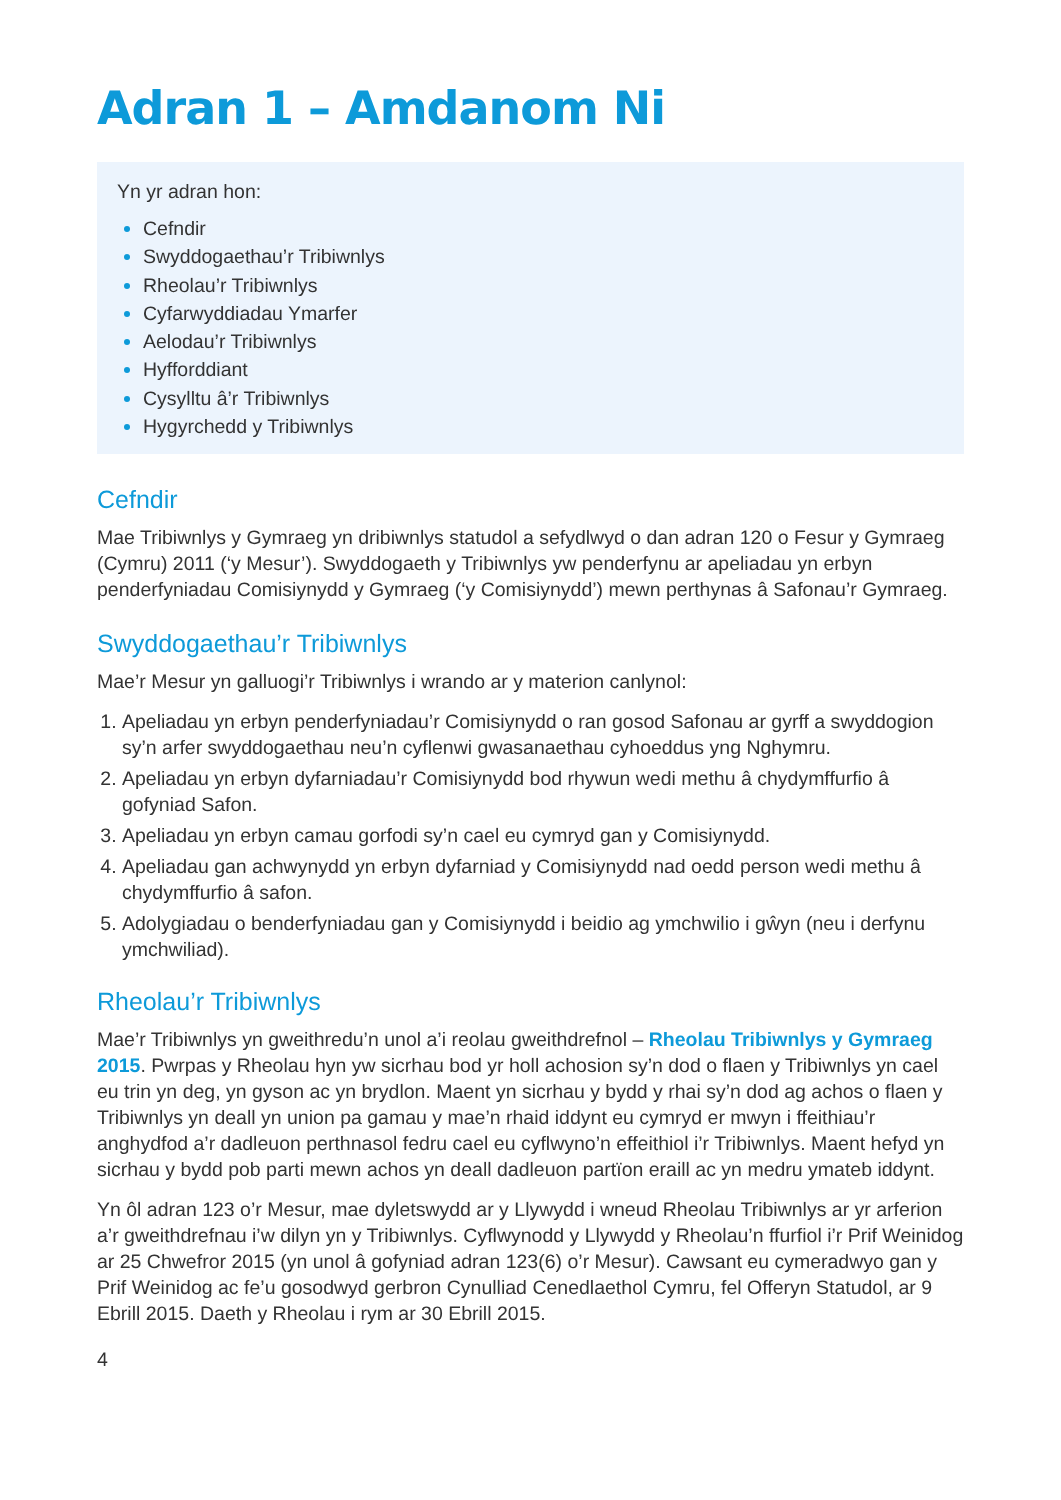Adran 1 – Amdanom Ni
Yn yr adran hon:
Cefndir
Swyddogaethau’r Tribiwnlys
Rheolau’r Tribiwnlys
Cyfarwyddiadau Ymarfer
Aelodau’r Tribiwnlys
Hyfforddiant
Cysylltu â’r Tribiwnlys
Hygyrchedd y Tribiwnlys
Cefndir
Mae Tribiwnlys y Gymraeg yn dribiwnlys statudol a sefydlwyd o dan adran 120 o Fesur y Gymraeg (Cymru) 2011 (‘y Mesur’). Swyddogaeth y Tribiwnlys yw penderfynu ar apeliadau yn erbyn penderfyniadau Comisiynydd y Gymraeg (‘y Comisiynydd’) mewn perthynas â Safonau’r Gymraeg.
Swyddogaethau’r Tribiwnlys
Mae’r Mesur yn galluogi’r Tribiwnlys i wrando ar y materion canlynol:
Apeliadau yn erbyn penderfyniadau’r Comisiynydd o ran gosod Safonau ar gyrff a swyddogion sy’n arfer swyddogaethau neu’n cyflenwi gwasanaethau cyhoeddus yng Nghymru.
Apeliadau yn erbyn dyfarniadau’r Comisiynydd bod rhywun wedi methu â chydymffurfio â gofyniad Safon.
Apeliadau yn erbyn camau gorfodi sy’n cael eu cymryd gan y Comisiynydd.
Apeliadau gan achwynydd yn erbyn dyfarniad y Comisiynydd nad oedd person wedi methu â chydymffurfio â safon.
Adolygiadau o benderfyniadau gan y Comisiynydd i beidio ag ymchwilio i gŵyn (neu i derfynu ymchwiliad).
Rheolau’r Tribiwnlys
Mae’r Tribiwnlys yn gweithredu’n unol a’i reolau gweithdrefnol – Rheolau Tribiwnlys y Gymraeg 2015. Pwrpas y Rheolau hyn yw sicrhau bod yr holl achosion sy’n dod o flaen y Tribiwnlys yn cael eu trin yn deg, yn gyson ac yn brydlon. Maent yn sicrhau y bydd y rhai sy’n dod ag achos o flaen y Tribiwnlys yn deall yn union pa gamau y mae’n rhaid iddynt eu cymryd er mwyn i ffeithiau’r anghydfod a’r dadleuon perthnasol fedru cael eu cyflwyno’n effeithiol i’r Tribiwnlys. Maent hefyd yn sicrhau y bydd pob parti mewn achos yn deall dadleuon partïon eraill ac yn medru ymateb iddynt.
Yn ôl adran 123 o’r Mesur, mae dyletswydd ar y Llywydd i wneud Rheolau Tribiwnlys ar yr arferion a’r gweithdrefnau i’w dilyn yn y Tribiwnlys. Cyflwynodd y Llywydd y Rheolau’n ffurfiol i’r Prif Weinidog ar 25 Chwefror 2015 (yn unol â gofyniad adran 123(6) o’r Mesur). Cawsant eu cymeradwyo gan y Prif Weinidog ac fe’u gosodwyd gerbron Cynulliad Cenedlaethol Cymru, fel Offeryn Statudol, ar 9 Ebrill 2015. Daeth y Rheolau i rym ar 30 Ebrill 2015.
4